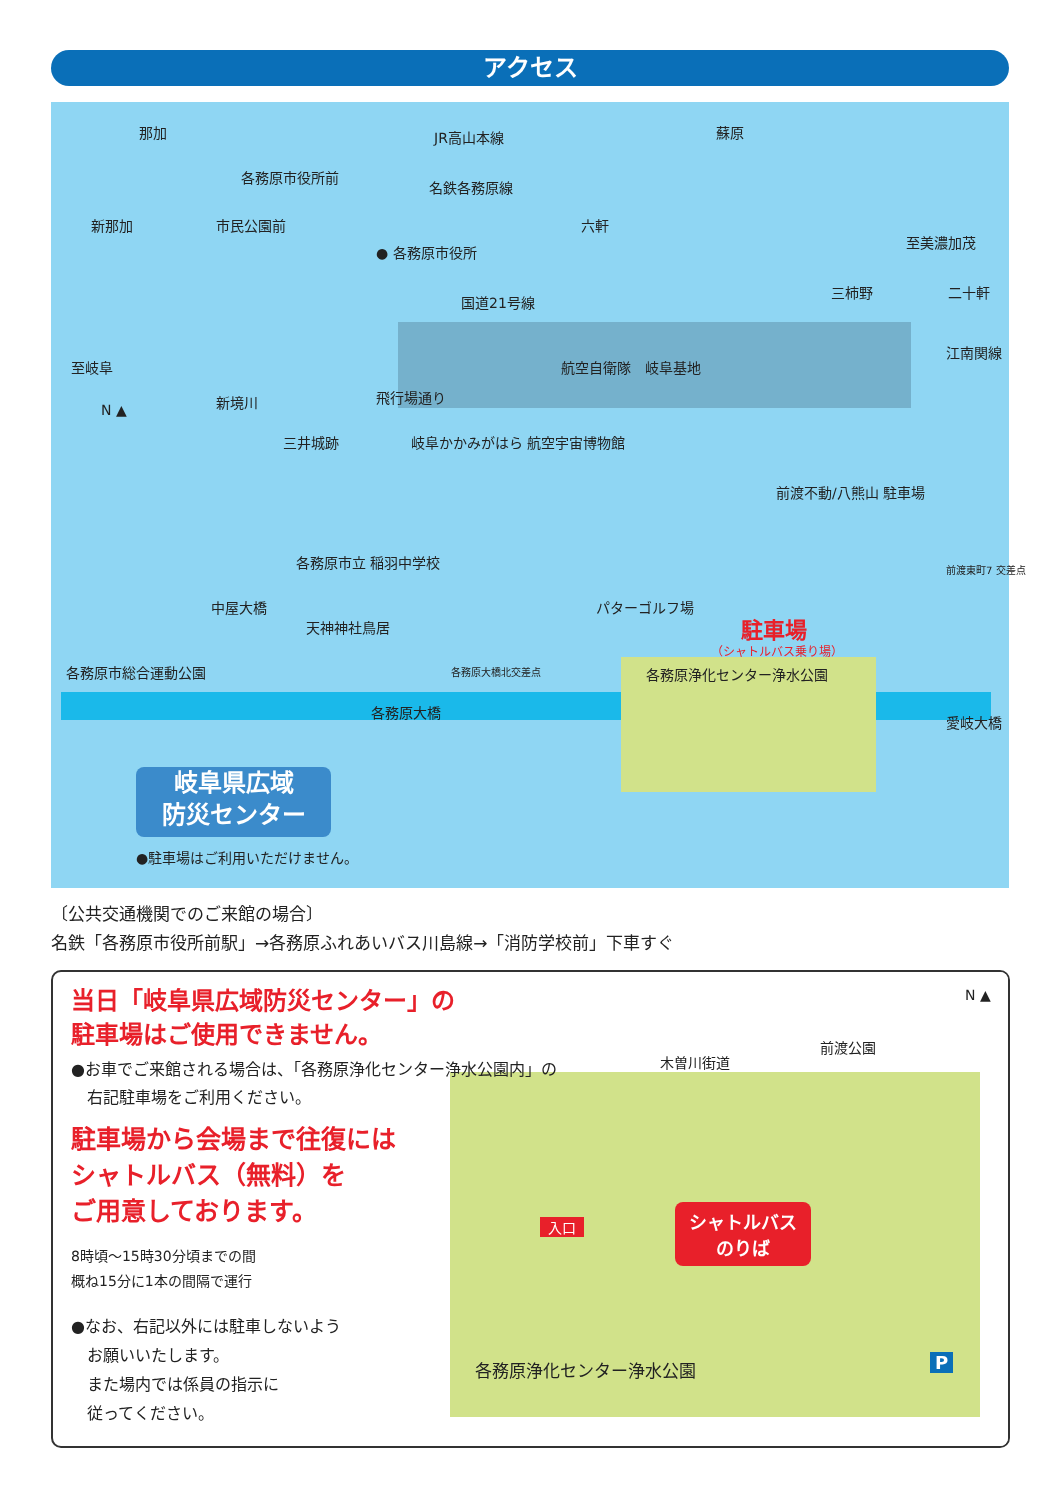アクセス
那加 JR高山本線 蘇原
各務原市役所前
名鉄各務原線
新那加 市民公園前 六軒
● 各務原市役所
至美濃加茂
三柿野 二十軒
国道21号線
至岐阜 航空自衛隊　岐阜基地
N ▲
新境川
三井城跡
飛行場通り
岐阜かかみがはら 航空宇宙博物館
江南関線
前渡不動/八熊山 駐車場
前渡東町7 交差点 各務原市立 稲羽中学校
パターゴルフ場 中屋大橋
天神神社鳥居 駐車場
（シャトルバス乗り場）
各務原市総合運動公園 各務原大橋北交差点 各務原浄化センター浄水公園
各務原大橋
愛岐大橋
岐阜県広域
防災センター
●駐車場はご利用いただけません。
〔公共交通機関でのご来館の場合〕
名鉄「各務原市役所前駅」→各務原ふれあいバス川島線→「消防学校前」下車すぐ
木曽川街道
前渡公園
N ▲
入口
シャトルバス
のりば
各務原浄化センター浄水公園 P
当日「岐阜県広域防災センター」の
駐車場はご使用できません。
●お車でご来館される場合は、「各務原浄化センター浄水公園内」の
　右記駐車場をご利用ください。
駐車場から会場まで往復には
シャトルバス（無料）を
ご用意しております。
8時頃～15時30分頃までの間
概ね15分に1本の間隔で運行
●なお、右記以外には駐車しないよう
　お願いいたします。
　また場内では係員の指示に
　従ってください。